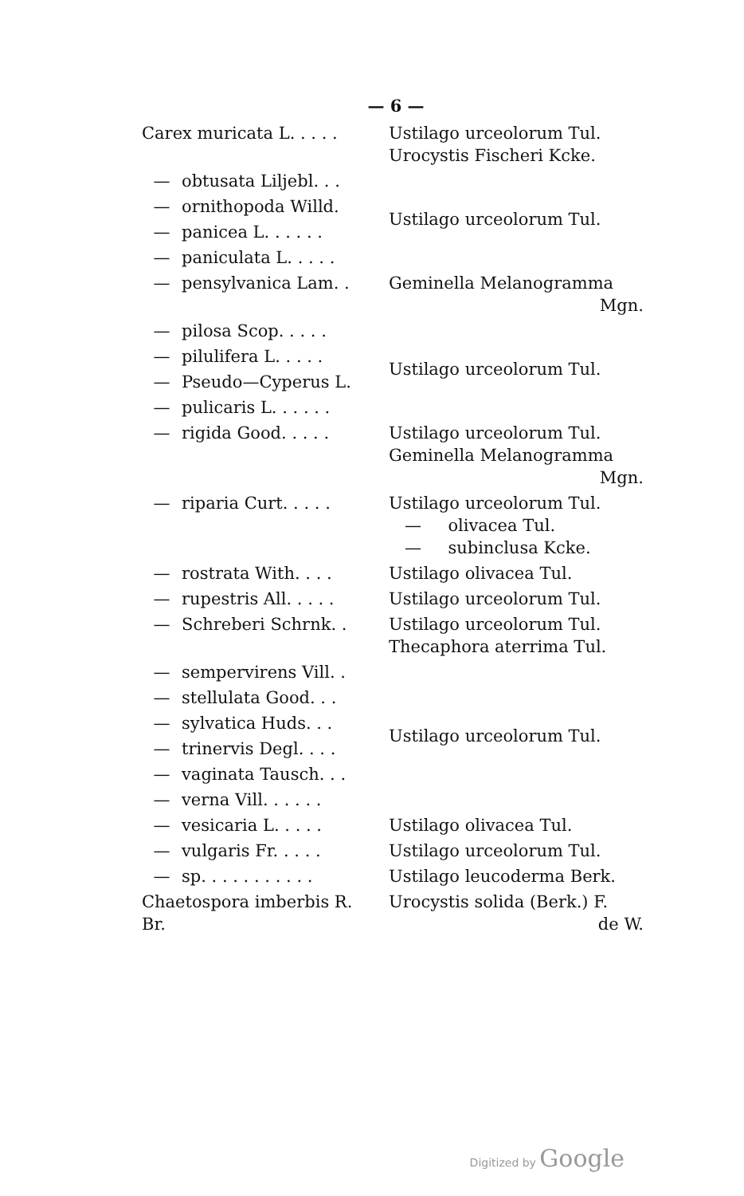— 6 —
| Carex muricata L. . . . . | | Ustilago urceolorum Tul. Urocystis Fischeri Kcke. |
| — | obtusata Liljebl. . . | Ustilago urceolorum Tul. |
| — | ornithopoda Willd. | |
| — | panicea L. . . . . . | |
| — | paniculata L. . . . . | |
| — | pensylvanica Lam. . | Geminella Melanogramma Mgn. |
| — | pilosa Scop. . . . . | Ustilago urceolorum Tul. |
| — | pilulifera L. . . . . | |
| — | Pseudo—Cyperus L. | |
| — | pulicaris L. . . . . . | |
| — | rigida Good. . . . . | Ustilago urceolorum Tul. Geminella Melanogramma Mgn. |
| — | riparia Curt. . . . . | Ustilago urceolorum Tul. — olivacea Tul. — subinclusa Kcke. |
| — | rostrata With. . . . | Ustilago olivacea Tul. |
| — | rupestris All. . . . . | Ustilago urceolorum Tul. |
| — | Schreberi Schrnk. . | Ustilago urceolorum Tul. Thecaphora aterrima Tul. |
| — | sempervirens Vill. . | Ustilago urceolorum Tul. |
| — | stellulata Good. . . | |
| — | sylvatica Huds. . . | |
| — | trinervis Degl. . . . | |
| — | vaginata Tausch. . . | |
| — | verna Vill. . . . . . | |
| — | vesicaria L. . . . . | Ustilago olivacea Tul. |
| — | vulgaris Fr. . . . . | Ustilago urceolorum Tul. |
| — | sp. . . . . . . . . . . | Ustilago leucoderma Berk. |
| Chaetospora imberbis R. Br. | | Urocystis solida (Berk.) F. de W. |
Digitized by Google